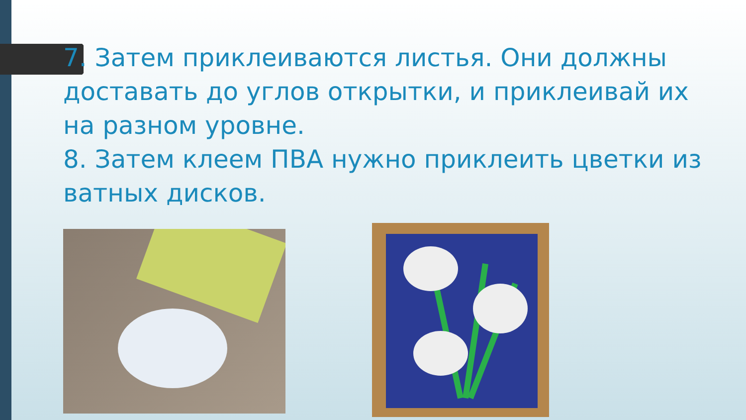7. Затем приклеиваются листья. Они должны доставать до углов открытки, и приклеивай их на разном уровне.
8. Затем клеем ПВА нужно приклеить цветки из ватных дисков.